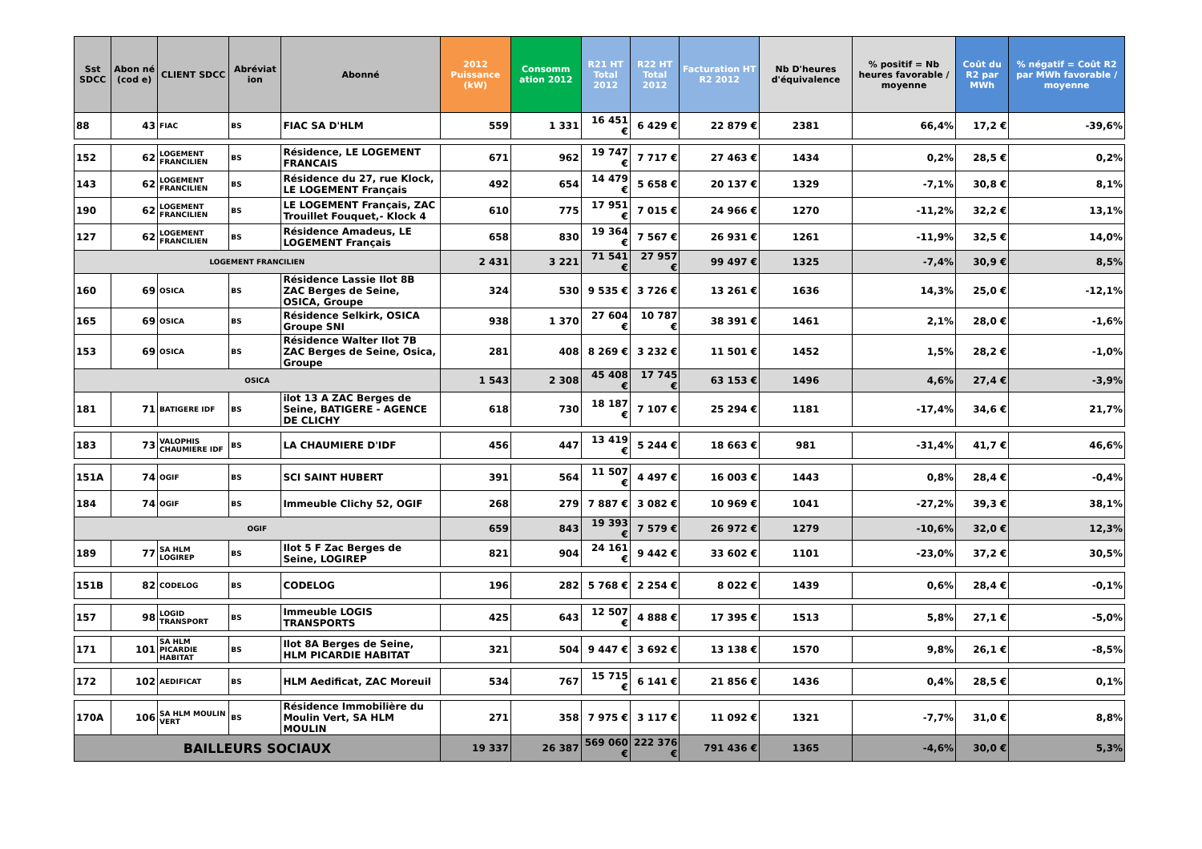| Sst SDCC | Abon né (cod e) | CLIENT SDCC | Abréviat ion | Abonné | 2012 Puissance (kW) | Consomm ation 2012 | R21 HT Total 2012 | R22 HT Total 2012 | Facturation HT R2 2012 | Nb D'heures d'équivalence | % positif = Nb heures favorable / moyenne | Coût du R2 par MWh | % négatif = Coût R2 par MWh favorable / moyenne |
| --- | --- | --- | --- | --- | --- | --- | --- | --- | --- | --- | --- | --- | --- |
| 88 | 43 | FIAC | BS | FIAC SA D'HLM | 559 | 1 331 | 16 451 € | 6 429 € | 22 879 € | 2381 | 66,4% | 17,2 € | -39,6% |
| 152 | 62 | LOGEMENT FRANCILIEN | BS | Résidence, LE LOGEMENT FRANCAIS | 671 | 962 | 19 747 € | 7 717 € | 27 463 € | 1434 | 0,2% | 28,5 € | 0,2% |
| 143 | 62 | LOGEMENT FRANCILIEN | BS | Résidence du 27, rue Klock, LE LOGEMENT Français | 492 | 654 | 14 479 € | 5 658 € | 20 137 € | 1329 | -7,1% | 30,8 € | 8,1% |
| 190 | 62 | LOGEMENT FRANCILIEN | BS | LE LOGEMENT Français, ZAC Trouillet Fouquet,- Klock 4 | 610 | 775 | 17 951 € | 7 015 € | 24 966 € | 1270 | -11,2% | 32,2 € | 13,1% |
| 127 | 62 | LOGEMENT FRANCILIEN | BS | Résidence Amadeus, LE LOGEMENT Français | 658 | 830 | 19 364 € | 7 567 € | 26 931 € | 1261 | -11,9% | 32,5 € | 14,0% |
| LOGEMENT FRANCILIEN | | | | | 2 431 | 3 221 | 71 541 € | 27 957 € | 99 497 € | 1325 | -7,4% | 30,9 € | 8,5% |
| 160 | 69 | OSICA | BS | Résidence Lassie Ilot 8B ZAC Berges de Seine, OSICA, Groupe | 324 | 530 | 9 535 € | 3 726 € | 13 261 € | 1636 | 14,3% | 25,0 € | -12,1% |
| 165 | 69 | OSICA | BS | Résidence Selkirk, OSICA Groupe SNI | 938 | 1 370 | 27 604 € | 10 787 € | 38 391 € | 1461 | 2,1% | 28,0 € | -1,6% |
| 153 | 69 | OSICA | BS | Résidence Walter Ilot 7B ZAC Berges de Seine, Osica, Groupe | 281 | 408 | 8 269 € | 3 232 € | 11 501 € | 1452 | 1,5% | 28,2 € | -1,0% |
| OSICA | | | | | 1 543 | 2 308 | 45 408 € | 17 745 € | 63 153 € | 1496 | 4,6% | 27,4 € | -3,9% |
| 181 | 71 | BATIGERE IDF | BS | ilot 13 A ZAC Berges de Seine, BATIGERE - AGENCE DE CLICHY | 618 | 730 | 18 187 € | 7 107 € | 25 294 € | 1181 | -17,4% | 34,6 € | 21,7% |
| 183 | 73 | VALOPHIS CHAUMIERE IDF | BS | LA CHAUMIERE D'IDF | 456 | 447 | 13 419 € | 5 244 € | 18 663 € | 981 | -31,4% | 41,7 € | 46,6% |
| 151A | 74 | OGIF | BS | SCI SAINT HUBERT | 391 | 564 | 11 507 € | 4 497 € | 16 003 € | 1443 | 0,8% | 28,4 € | -0,4% |
| 184 | 74 | OGIF | BS | Immeuble Clichy 52, OGIF | 268 | 279 | 7 887 € | 3 082 € | 10 969 € | 1041 | -27,2% | 39,3 € | 38,1% |
| OGIF | | | | | 659 | 843 | 19 393 € | 7 579 € | 26 972 € | 1279 | -10,6% | 32,0 € | 12,3% |
| 189 | 77 | SA HLM LOGIREP | BS | Ilot 5 F Zac Berges de Seine, LOGIREP | 821 | 904 | 24 161 € | 9 442 € | 33 602 € | 1101 | -23,0% | 37,2 € | 30,5% |
| 151B | 82 | CODELOG | BS | CODELOG | 196 | 282 | 5 768 € | 2 254 € | 8 022 € | 1439 | 0,6% | 28,4 € | -0,1% |
| 157 | 98 | LOGID TRANSPORT | BS | Immeuble LOGIS TRANSPORTS | 425 | 643 | 12 507 € | 4 888 € | 17 395 € | 1513 | 5,8% | 27,1 € | -5,0% |
| 171 | 101 | SA HLM PICARDIE HABITAT | BS | Ilot 8A Berges de Seine, HLM PICARDIE HABITAT | 321 | 504 | 9 447 € | 3 692 € | 13 138 € | 1570 | 9,8% | 26,1 € | -8,5% |
| 172 | 102 | AEDIFICAT | BS | HLM Aedificat, ZAC Moreuil | 534 | 767 | 15 715 € | 6 141 € | 21 856 € | 1436 | 0,4% | 28,5 € | 0,1% |
| 170A | 106 | SA HLM MOULIN VERT | BS | Résidence Immobilière du Moulin Vert, SA HLM MOULIN | 271 | 358 | 7 975 € | 3 117 € | 11 092 € | 1321 | -7,7% | 31,0 € | 8,8% |
| BAILLEURS SOCIAUX | | | | | 19 337 | 26 387 | 569 060 € | 222 376 € | 791 436 € | 1365 | -4,6% | 30,0 € | 5,3% |